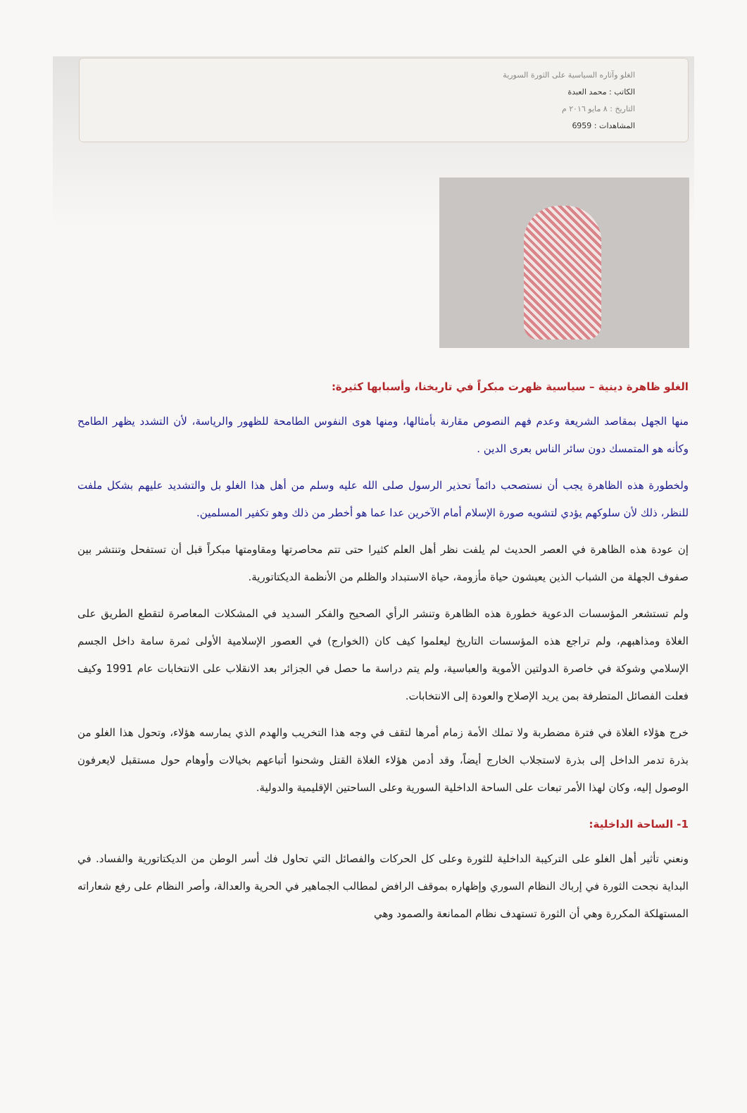الغلو وآثاره السياسية على الثورة السورية
الكاتب : محمد العبدة
التاريخ : ٨ مايو ٢٠١٦ م
المشاهدات : 6959
الغلو ظاهرة دينية – سياسية ظهرت مبكراً في تاريخنا، وأسبابها كثيرة:
منها الجهل بمقاصد الشريعة وعدم فهم النصوص مقارنة بأمثالها، ومنها هوى النفوس الطامحة للظهور والرياسة، لأن التشدد يظهر الطامح وكأنه هو المتمسك دون سائر الناس بعرى الدين .
ولخطورة هذه الظاهرة يجب أن نستصحب دائماً تحذير الرسول صلى الله عليه وسلم من أهل هذا الغلو بل والتشديد عليهم بشكل ملفت للنظر، ذلك لأن سلوكهم يؤدي لتشويه صورة الإسلام أمام الآخرين عدا عما هو أخطر من ذلك وهو تكفير المسلمين.
إن عودة هذه الظاهرة في العصر الحديث لم يلفت نظر أهل العلم كثيرا حتى تتم محاصرتها ومقاومتها مبكراً قبل أن تستفحل وتنتشر بين صفوف الجهلة من الشباب الذين يعيشون حياة مأزومة، حياة الاستبداد والظلم من الأنظمة الديكتاتورية.
ولم تستشعر المؤسسات الدعوية خطورة هذه الظاهرة وتنشر الرأي الصحيح والفكر السديد في المشكلات المعاصرة لتقطع الطريق على الغلاة ومذاهبهم، ولم تراجع هذه المؤسسات التاريخ ليعلموا كيف كان (الخوارج) في العصور الإسلامية الأولى ثمرة سامة داخل الجسم الإسلامي وشوكة في خاصرة الدولتين الأموية والعباسية، ولم يتم دراسة ما حصل في الجزائر بعد الانقلاب على الانتخابات عام 1991 وكيف فعلت الفصائل المتطرفة بمن يريد الإصلاح والعودة إلى الانتخابات.
خرج هؤلاء الغلاة في فترة مضطربة ولا تملك الأمة زمام أمرها لتقف في وجه هذا التخريب والهدم الذي يمارسه هؤلاء، وتحول هذا الغلو من بذرة تدمر الداخل إلى بذرة لاستجلاب الخارج أيضاً، وقد أدمن هؤلاء الغلاة القتل وشحنوا أتباعهم بخيالات وأوهام حول مستقبل لايعرفون الوصول إليه، وكان لهذا الأمر تبعات على الساحة الداخلية السورية وعلى الساحتين الإقليمية والدولية.
1- الساحة الداخلية:
ونعني تأثير أهل الغلو على التركيبة الداخلية للثورة وعلى كل الحركات والفصائل التي تحاول فك أسر الوطن من الديكتاتورية والفساد. في البداية نجحت الثورة في إرباك النظام السوري وإظهاره بموقف الرافض لمطالب الجماهير في الحرية والعدالة، وأصر النظام على رفع شعاراته المستهلكة المكررة وهي أن الثورة تستهدف نظام الممانعة والصمود وهي